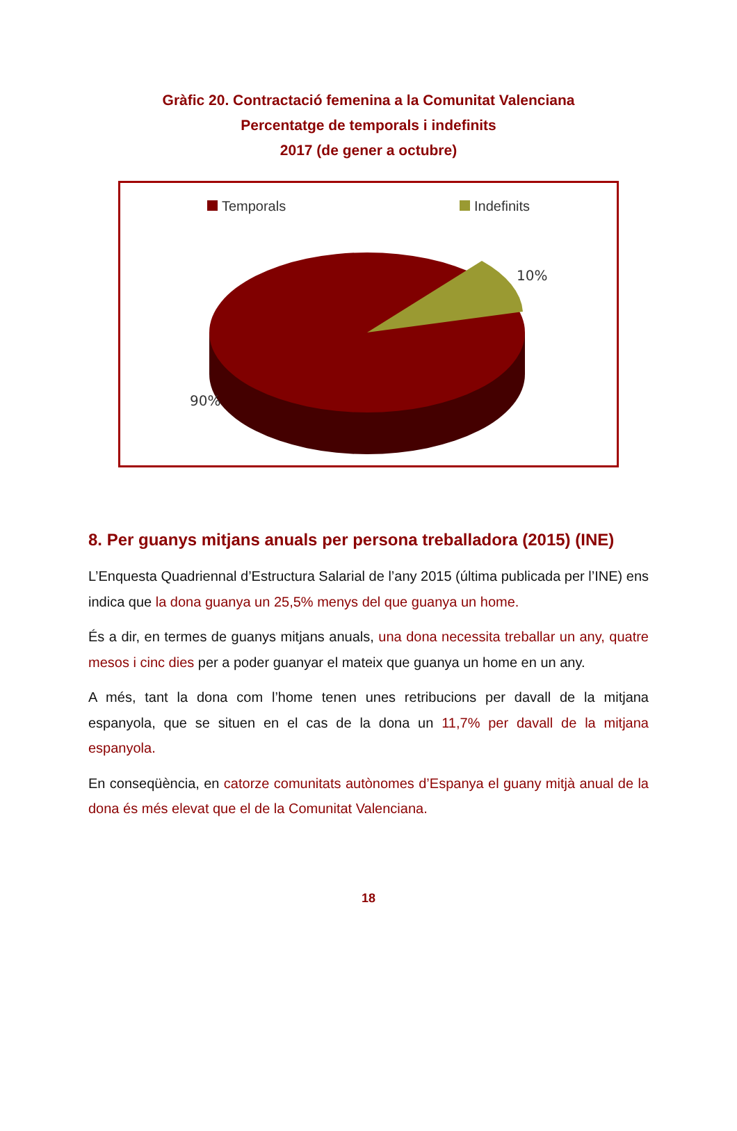Gràfic 20. Contractació femenina a la Comunitat Valenciana
Percentatge de temporals i indefinits
2017 (de gener a octubre)
Temporals Indefinits
10%
90%
8. Per guanys mitjans anuals per persona treballadora (2015) (INE)
L’Enquesta Quadriennal d’Estructura Salarial de l’any 2015 (última publicada per l’INE) ens indica que la dona guanya un 25,5% menys del que guanya un home.
És a dir, en termes de guanys mitjans anuals, una dona necessita treballar un any, quatre mesos i cinc dies per a poder guanyar el mateix que guanya un home en un any.
A més, tant la dona com l’home tenen unes retribucions per davall de la mitjana espanyola, que se situen en el cas de la dona un 11,7% per davall de la mitjana espanyola.
En conseqüència, en catorze comunitats autònomes d’Espanya el guany mitjà anual de la dona és més elevat que el de la Comunitat Valenciana.
18